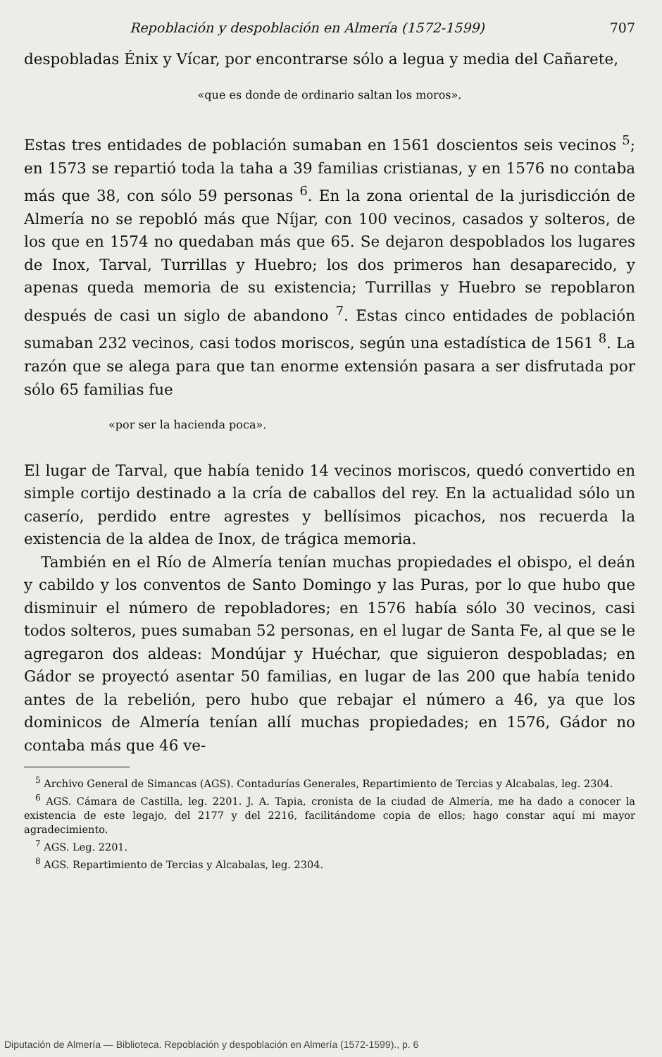Repoblación y despoblación en Almería (1572-1599) 707
despobladas Énix y Vícar, por encontrarse sólo a legua y media del Cañarete,
«que es donde de ordinario saltan los moros».
Estas tres entidades de población sumaban en 1561 doscientos seis vecinos <sup>5</sup>; en 1573 se repartió toda la taha a 39 familias cristianas, y en 1576 no contaba más que 38, con sólo 59 personas <sup>6</sup>. En la zona oriental de la jurisdicción de Almería no se repobló más que Níjar, con 100 vecinos, casados y solteros, de los que en 1574 no quedaban más que 65. Se dejaron despoblados los lugares de Inox, Tarval, Turrillas y Huebro; los dos primeros han desaparecido, y apenas queda memoria de su existencia; Turrillas y Huebro se repoblaron después de casi un siglo de abandono <sup>7</sup>. Estas cinco entidades de población sumaban 232 vecinos, casi todos moriscos, según una estadística de 1561 <sup>8</sup>. La razón que se alega para que tan enorme extensión pasara a ser disfrutada por sólo 65 familias fue
«por ser la hacienda poca».
El lugar de Tarval, que había tenido 14 vecinos moriscos, quedó convertido en simple cortijo destinado a la cría de caballos del rey. En la actualidad sólo un caserío, perdido entre agrestes y bellísimos picachos, nos recuerda la existencia de la aldea de Inox, de trágica memoria.
También en el Río de Almería tenían muchas propiedades el obispo, el deán y cabildo y los conventos de Santo Domingo y las Puras, por lo que hubo que disminuir el número de repobladores; en 1576 había sólo 30 vecinos, casi todos solteros, pues sumaban 52 personas, en el lugar de Santa Fe, al que se le agregaron dos aldeas: Mondújar y Huéchar, que siguieron despobladas; en Gádor se proyectó asentar 50 familias, en lugar de las 200 que había tenido antes de la rebelión, pero hubo que rebajar el número a 46, ya que los dominicos de Almería tenían allí muchas propiedades; en 1576, Gádor no contaba más que 46 ve-
<sup>5</sup> Archivo General de Simancas (AGS). Contadurías Generales, Repartimiento de Tercias y Alcabalas, leg. 2304.
<sup>6</sup> AGS. Cámara de Castilla, leg. 2201. J. A. Tapia, cronista de la ciudad de Almería, me ha dado a conocer la existencia de este legajo, del 2177 y del 2216, facilitándome copia de ellos; hago constar aquí mi mayor agradecimiento.
<sup>7</sup> AGS. Leg. 2201.
<sup>8</sup> AGS. Repartimiento de Tercias y Alcabalas, leg. 2304.
Diputación de Almería — Biblioteca. Repoblación y despoblación en Almería (1572-1599)., p. 6